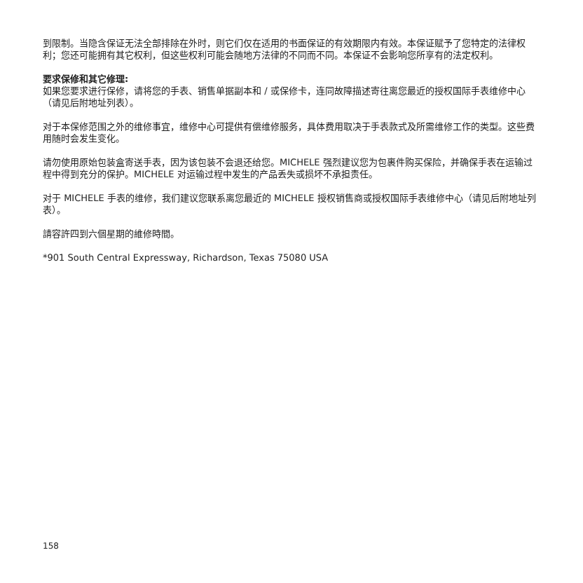到限制。当隐含保证无法全部排除在外时，则它们仅在适用的书面保证的有效期限内有效。本保证赋予了您特定的法律权利；您还可能拥有其它权利，但这些权利可能会随地方法律的不同而不同。本保证不会影响您所享有的法定权利。
要求保修和其它修理:
如果您要求进行保修，请将您的手表、销售单据副本和 / 或保修卡，连同故障描述寄往离您最近的授权国际手表维修中心（请见后附地址列表）。
对于本保修范围之外的维修事宜，维修中心可提供有偿维修服务，具体费用取决于手表款式及所需维修工作的类型。这些费用随时会发生变化。
请勿使用原始包装盒寄送手表，因为该包装不会退还给您。MICHELE 强烈建议您为包裹件购买保险，并确保手表在运输过程中得到充分的保护。MICHELE 对运输过程中发生的产品丢失或损坏不承担责任。
对于 MICHELE 手表的维修，我们建议您联系离您最近的 MICHELE 授权销售商或授权国际手表维修中心（请见后附地址列表）。
請容許四到六個星期的維修時間。
*901 South Central Expressway, Richardson, Texas 75080 USA
158